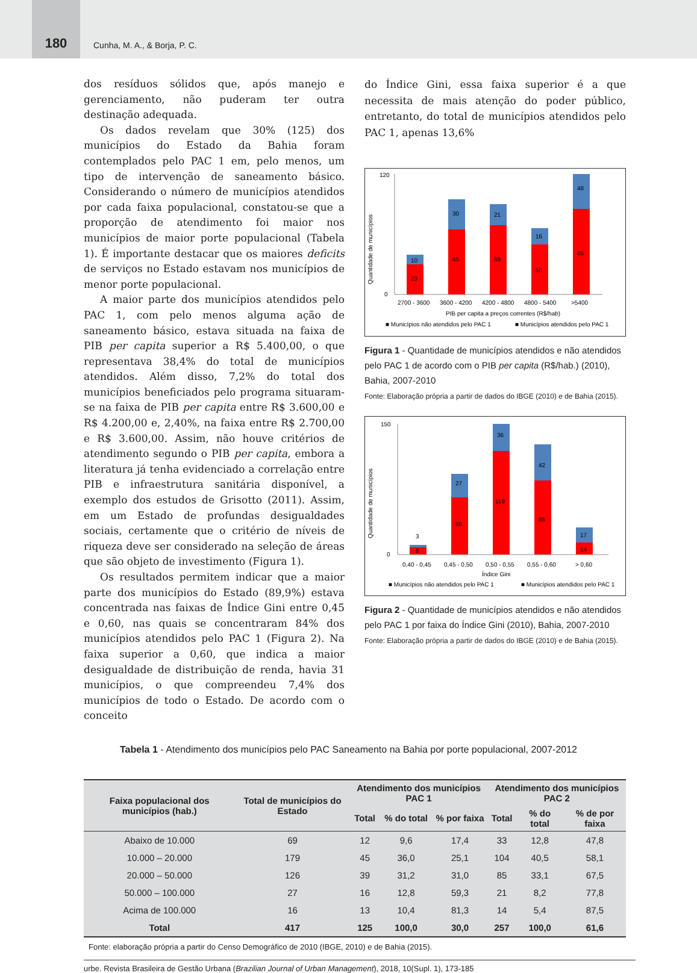180
Cunha, M. A., & Borja, P. C.
dos resíduos sólidos que, após manejo e gerenciamento, não puderam ter outra destinação adequada.
Os dados revelam que 30% (125) dos municípios do Estado da Bahia foram contemplados pelo PAC 1 em, pelo menos, um tipo de intervenção de saneamento básico. Considerando o número de municípios atendidos por cada faixa populacional, constatou-se que a proporção de atendimento foi maior nos municípios de maior porte populacional (Tabela 1). É importante destacar que os maiores deficits de serviços no Estado estavam nos municípios de menor porte populacional.
A maior parte dos municípios atendidos pelo PAC 1, com pelo menos alguma ação de saneamento básico, estava situada na faixa de PIB per capita superior a R$ 5.400,00, o que representava 38,4% do total de municípios atendidos. Além disso, 7,2% do total dos municípios beneficiados pelo programa situaram-se na faixa de PIB per capita entre R$ 3.600,00 e R$ 4.200,00 e, 2,40%, na faixa entre R$ 2.700,00 e R$ 3.600,00. Assim, não houve critérios de atendimento segundo o PIB per capita, embora a literatura já tenha evidenciado a correlação entre PIB e infraestrutura sanitária disponível, a exemplo dos estudos de Grisotto (2011). Assim, em um Estado de profundas desigualdades sociais, certamente que o critério de níveis de riqueza deve ser considerado na seleção de áreas que são objeto de investimento (Figura 1).
Os resultados permitem indicar que a maior parte dos municípios do Estado (89,9%) estava concentrada nas faixas de Índice Gini entre 0,45 e 0,60, nas quais se concentraram 84% dos municípios atendidos pelo PAC 1 (Figura 2). Na faixa superior a 0,60, que indica a maior desigualdade de distribuição de renda, havia 31 municípios, o que compreendeu 7,4% dos municípios de todo o Estado. De acordo com o conceito
do Índice Gini, essa faixa superior é a que necessita de mais atenção do poder público, entretanto, do total de municípios atendidos pelo PAC 1, apenas 13,6%
Quantidade de municípios
120
0
23
10
65
30
69
21
50
16
85
48
2700 - 3600
3600 - 4200
4200 - 4800
4800 - 5400
>5400
PIB per capita a preços correntes (R$/hab)
■ Municípios não atendidos pelo PAC 1
■ Municípios atendidos pelo PAC 1
Figura 1 - Quantidade de municípios atendidos e não atendidos pelo PAC 1 de acordo com o PIB per capita (R$/hab.) (2010), Bahia, 2007-2010
Fonte: Elaboração própria a partir de dados do IBGE (2010) e de Bahia (2015).
Quantidade de municípios
150
0
8
3
66
27
119
36
85
42
14
17
0,40 - 0,45
0,45 - 0,50
0,50 - 0,55
0,55 - 0,60
> 0,60
Índice Gini
■ Municípios não atendidos pelo PAC 1
■ Municípios atendidos pelo PAC 1
Figura 2 - Quantidade de municípios atendidos e não atendidos pelo PAC 1 por faixa do Índice Gini (2010), Bahia, 2007-2010
Fonte: Elaboração própria a partir de dados do IBGE (2010) e de Bahia (2015).
Tabela 1 - Atendimento dos municípios pelo PAC Saneamento na Bahia por porte populacional, 2007-2012
| Faixa populacional dos municípios (hab.) | Total de municípios do Estado | Atendimento dos municípios PAC 1 | | | Atendimento dos municípios PAC 2 | | |
| --- | --- | --- | --- | --- | --- | --- | --- |
| | | Total | % do total | % por faixa | Total | % do total | % de por faixa |
| Abaixo de 10.000 | 69 | 12 | 9,6 | 17,4 | 33 | 12,8 | 47,8 |
| 10.000 – 20.000 | 179 | 45 | 36,0 | 25,1 | 104 | 40,5 | 58,1 |
| 20.000 – 50.000 | 126 | 39 | 31,2 | 31,0 | 85 | 33,1 | 67,5 |
| 50.000 – 100.000 | 27 | 16 | 12,8 | 59,3 | 21 | 8,2 | 77,8 |
| Acima de 100.000 | 16 | 13 | 10,4 | 81,3 | 14 | 5,4 | 87,5 |
| Total | 417 | 125 | 100,0 | 30,0 | 257 | 100,0 | 61,6 |
Fonte: elaboração própria a partir do Censo Demográfico de 2010 (IBGE, 2010) e de Bahia (2015).
urbe. Revista Brasileira de Gestão Urbana (Brazilian Journal of Urban Management), 2018, 10(Supl. 1), 173-185